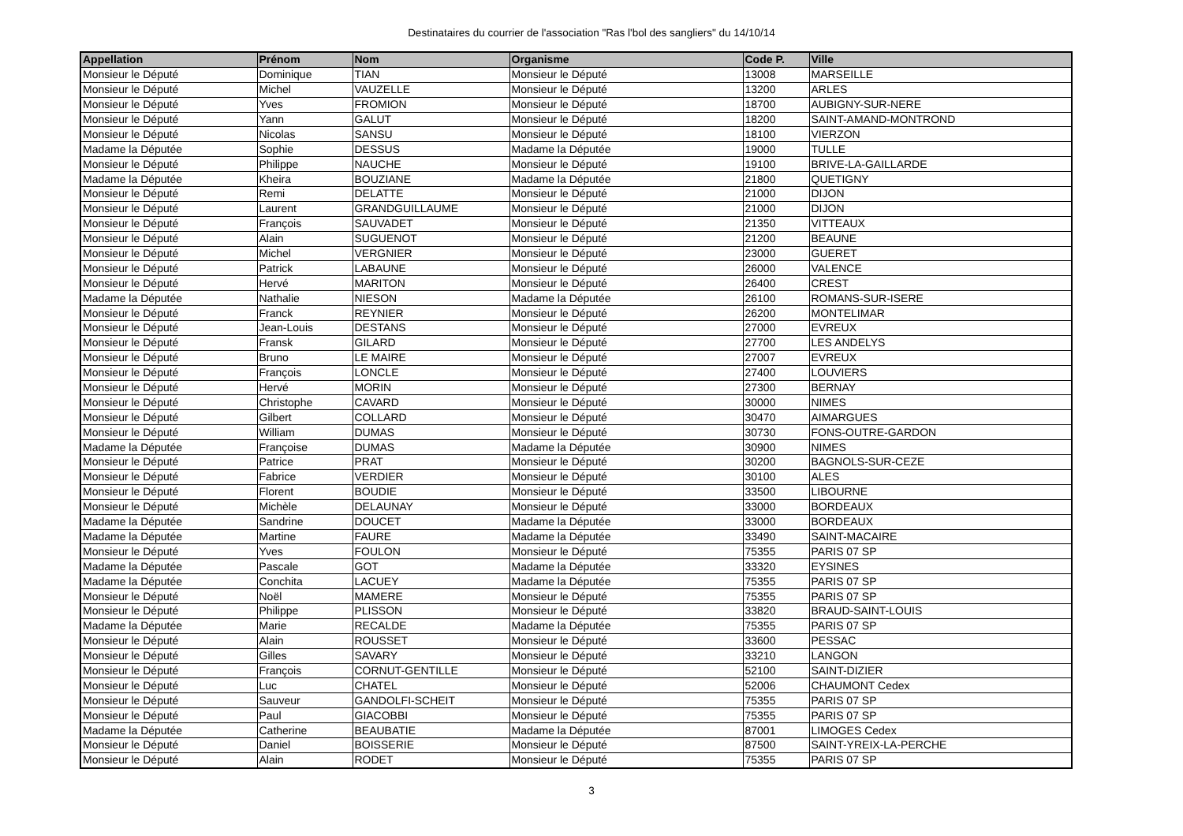Destinataires du courrier de l'association "Ras l'bol des sangliers" du 14/10/14
| Appellation | Prénom | Nom | Organisme | Code P. | Ville |
| --- | --- | --- | --- | --- | --- |
| Monsieur le Député | Dominique | TIAN | Monsieur le Député | 13008 | MARSEILLE |
| Monsieur le Député | Michel | VAUZELLE | Monsieur le Député | 13200 | ARLES |
| Monsieur le Député | Yves | FROMION | Monsieur le Député | 18700 | AUBIGNY-SUR-NERE |
| Monsieur le Député | Yann | GALUT | Monsieur le Député | 18200 | SAINT-AMAND-MONTROND |
| Monsieur le Député | Nicolas | SANSU | Monsieur le Député | 18100 | VIERZON |
| Madame la Députée | Sophie | DESSUS | Madame la Députée | 19000 | TULLE |
| Monsieur le Député | Philippe | NAUCHE | Monsieur le Député | 19100 | BRIVE-LA-GAILLARDE |
| Madame la Députée | Kheira | BOUZIANE | Madame la Députée | 21800 | QUETIGNY |
| Monsieur le Député | Remi | DELATTE | Monsieur le Député | 21000 | DIJON |
| Monsieur le Député | Laurent | GRANDGUILLAUME | Monsieur le Député | 21000 | DIJON |
| Monsieur le Député | François | SAUVADET | Monsieur le Député | 21350 | VITTEAUX |
| Monsieur le Député | Alain | SUGUENOT | Monsieur le Député | 21200 | BEAUNE |
| Monsieur le Député | Michel | VERGNIER | Monsieur le Député | 23000 | GUERET |
| Monsieur le Député | Patrick | LABAUNE | Monsieur le Député | 26000 | VALENCE |
| Monsieur le Député | Hervé | MARITON | Monsieur le Député | 26400 | CREST |
| Madame la Députée | Nathalie | NIESON | Madame la Députée | 26100 | ROMANS-SUR-ISERE |
| Monsieur le Député | Franck | REYNIER | Monsieur le Député | 26200 | MONTELIMAR |
| Monsieur le Député | Jean-Louis | DESTANS | Monsieur le Député | 27000 | EVREUX |
| Monsieur le Député | Fransk | GILARD | Monsieur le Député | 27700 | LES ANDELYS |
| Monsieur le Député | Bruno | LE MAIRE | Monsieur le Député | 27007 | EVREUX |
| Monsieur le Député | François | LONCLE | Monsieur le Député | 27400 | LOUVIERS |
| Monsieur le Député | Hervé | MORIN | Monsieur le Député | 27300 | BERNAY |
| Monsieur le Député | Christophe | CAVARD | Monsieur le Député | 30000 | NIMES |
| Monsieur le Député | Gilbert | COLLARD | Monsieur le Député | 30470 | AIMARGUES |
| Monsieur le Député | William | DUMAS | Monsieur le Député | 30730 | FONS-OUTRE-GARDON |
| Madame la Députée | Françoise | DUMAS | Madame la Députée | 30900 | NIMES |
| Monsieur le Député | Patrice | PRAT | Monsieur le Député | 30200 | BAGNOLS-SUR-CEZE |
| Monsieur le Député | Fabrice | VERDIER | Monsieur le Député | 30100 | ALES |
| Monsieur le Député | Florent | BOUDIE | Monsieur le Député | 33500 | LIBOURNE |
| Monsieur le Député | Michèle | DELAUNAY | Monsieur le Député | 33000 | BORDEAUX |
| Madame la Députée | Sandrine | DOUCET | Madame la Députée | 33000 | BORDEAUX |
| Madame la Députée | Martine | FAURE | Madame la Députée | 33490 | SAINT-MACAIRE |
| Monsieur le Député | Yves | FOULON | Monsieur le Député | 75355 | PARIS 07 SP |
| Madame la Députée | Pascale | GOT | Madame la Députée | 33320 | EYSINES |
| Madame la Députée | Conchita | LACUEY | Madame la Députée | 75355 | PARIS 07 SP |
| Monsieur le Député | Noël | MAMERE | Monsieur le Député | 75355 | PARIS 07 SP |
| Monsieur le Député | Philippe | PLISSON | Monsieur le Député | 33820 | BRAUD-SAINT-LOUIS |
| Madame la Députée | Marie | RECALDE | Madame la Députée | 75355 | PARIS 07 SP |
| Monsieur le Député | Alain | ROUSSET | Monsieur le Député | 33600 | PESSAC |
| Monsieur le Député | Gilles | SAVARY | Monsieur le Député | 33210 | LANGON |
| Monsieur le Député | François | CORNUT-GENTILLE | Monsieur le Député | 52100 | SAINT-DIZIER |
| Monsieur le Député | Luc | CHATEL | Monsieur le Député | 52006 | CHAUMONT Cedex |
| Monsieur le Député | Sauveur | GANDOLFI-SCHEIT | Monsieur le Député | 75355 | PARIS 07 SP |
| Monsieur le Député | Paul | GIACOBBI | Monsieur le Député | 75355 | PARIS 07 SP |
| Madame la Députée | Catherine | BEAUBATIE | Madame la Députée | 87001 | LIMOGES Cedex |
| Monsieur le Député | Daniel | BOISSERIE | Monsieur le Député | 87500 | SAINT-YREIX-LA-PERCHE |
| Monsieur le Député | Alain | RODET | Monsieur le Député | 75355 | PARIS 07 SP |
3